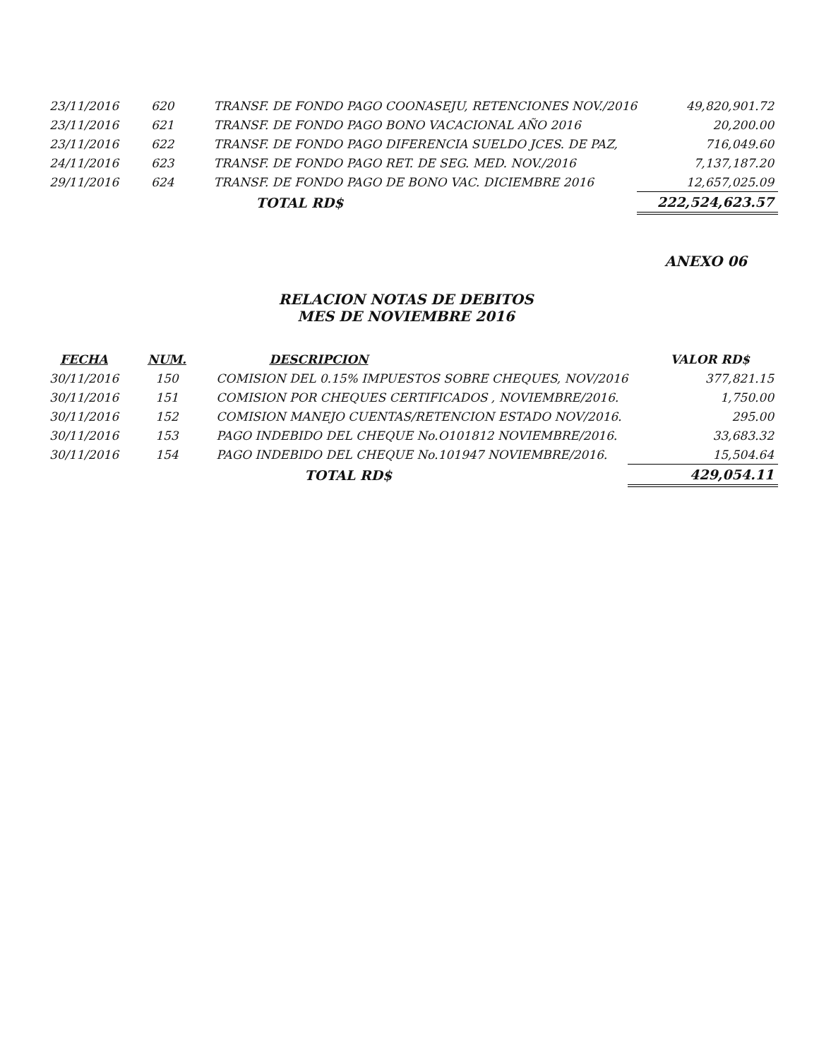| 23/11/2016 | 620 | TRANSF. DE FONDO PAGO COONASEJU, RETENCIONES NOV./2016 | 49,820,901.72 |
| 23/11/2016 | 621 | TRANSF. DE FONDO PAGO BONO VACACIONAL AÑO 2016 | 20,200.00 |
| 23/11/2016 | 622 | TRANSF. DE FONDO PAGO DIFERENCIA SUELDO JCES. DE PAZ, | 716,049.60 |
| 24/11/2016 | 623 | TRANSF. DE FONDO PAGO RET. DE SEG. MED. NOV./2016 | 7,137,187.20 |
| 29/11/2016 | 624 | TRANSF. DE FONDO PAGO DE BONO VAC. DICIEMBRE 2016 | 12,657,025.09 |
| | | TOTAL RD$ | 222,524,623.57 |
ANEXO 06
RELACION NOTAS DE DEBITOS
MES DE NOVIEMBRE 2016
| FECHA | NUM. | DESCRIPCION | VALOR RD$ |
| --- | --- | --- | --- |
| 30/11/2016 | 150 | COMISION DEL 0.15% IMPUESTOS SOBRE CHEQUES, NOV/2016 | 377,821.15 |
| 30/11/2016 | 151 | COMISION POR CHEQUES CERTIFICADOS , NOVIEMBRE/2016. | 1,750.00 |
| 30/11/2016 | 152 | COMISION MANEJO CUENTAS/RETENCION ESTADO NOV/2016. | 295.00 |
| 30/11/2016 | 153 | PAGO INDEBIDO DEL CHEQUE No.O101812 NOVIEMBRE/2016. | 33,683.32 |
| 30/11/2016 | 154 | PAGO INDEBIDO DEL CHEQUE No.101947 NOVIEMBRE/2016. | 15,504.64 |
| | | TOTAL RD$ | 429,054.11 |